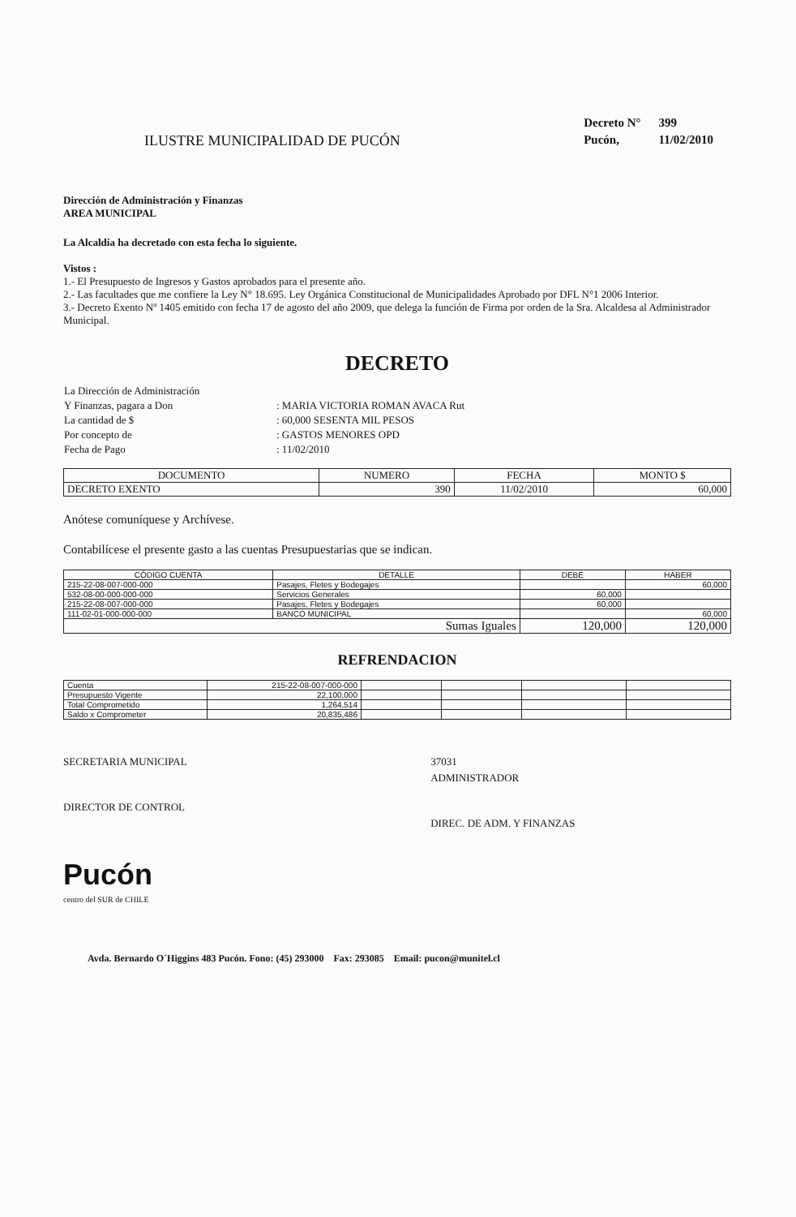ILUSTRE MUNICIPALIDAD DE PUCÓN
| Decreto N° | 399 |
| Pucón, | 11/02/2010 |
Dirección de Administración y Finanzas
AREA MUNICIPAL
La Alcaldía ha decretado con esta fecha lo siguiente.
Vistos :
1.- El Presupuesto de Ingresos y Gastos aprobados para el presente año.
2.- Las facultades que me confiere la Ley N° 18.695. Ley Orgánica Constitucional de Municipalidades Aprobado por DFL N°1 2006 Interior.
3.- Decreto Exento Nº 1405 emitido con fecha 17 de agosto del año 2009, que delega la función de Firma por orden de la Sra. Alcaldesa al Administrador Municipal.
DECRETO
| La Dirección de Administración | |
| Y Finanzas, pagara a Don | : MARIA VICTORIA ROMAN AVACA Rut |
| La cantidad de $ | : 60,000 SESENTA MIL PESOS |
| Por concepto de | : GASTOS MENORES OPD |
| Fecha de Pago | : 11/02/2010 |
| DOCUMENTO | NUMERO | FECHA | MONTO $ |
| --- | --- | --- | --- |
| DECRETO EXENTO | 390 | 11/02/2010 | 60,000 |
Anótese comuníquese y Archívese.
Contabilícese el presente gasto a las cuentas Presupuestarias que se indican.
| CÓDIGO CUENTA | DETALLE | DEBE | HABER |
| --- | --- | --- | --- |
| 215-22-08-007-000-000 | Pasajes, Fletes y Bodegajes | | 60,000 |
| 532-08-00-000-000-000 | Servicios Generales | 60,000 | |
| 215-22-08-007-000-000 | Pasajes, Fletes y Bodegajes | 60,000 | |
| 111-02-01-000-000-000 | BANCO MUNICIPAL | | 60,000 |
| Sumas Iguales | | 120,000 | 120,000 |
REFRENDACION
| Cuenta | 215-22-08-007-000-000 | | | | |
| Presupuesto Vigente | 22,100,000 | | | | |
| Total Comprometido | 1,264,514 | | | | |
| Saldo x Comprometer | 20,835,486 | | | | |
SECRETARIA MUNICIPAL
DIRECTOR DE CONTROL
37031
ADMINISTRADOR
DIREC. DE ADM. Y FINANZAS
Pucón
centro del SUR de CHILE
Avda. Bernardo O´Higgins 483 Pucón. Fono: (45) 293000 Fax: 293085 Email: pucon@munitel.cl